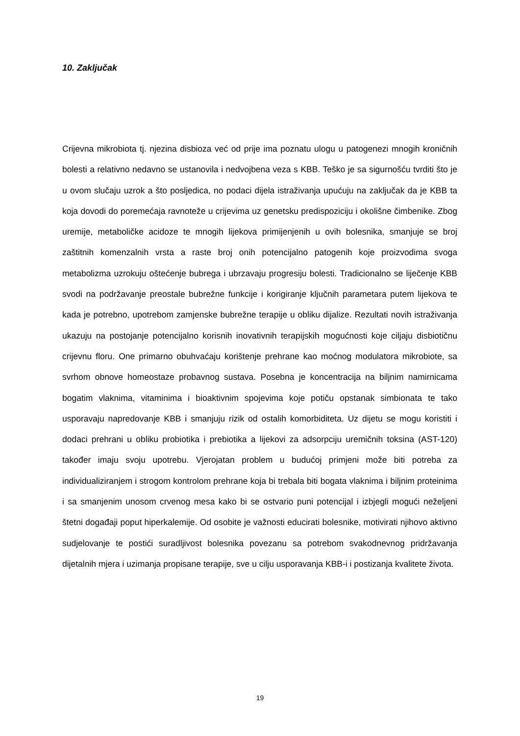10. Zaključak
Crijevna mikrobiota tj. njezina disbioza već od prije ima poznatu ulogu u patogenezi mnogih kroničnih bolesti a relativno nedavno se ustanovila i nedvojbena veza s KBB. Teško je sa sigurnošću tvrditi što je u ovom slučaju uzrok a što posljedica, no podaci dijela istraživanja upućuju na zaključak da je KBB ta koja dovodi do poremećaja ravnoteže u crijevima uz genetsku predispoziciju i okolišne čimbenike. Zbog uremije, metaboličke acidoze te mnogih lijekova primijenjenih u ovih bolesnika, smanjuje se broj zaštitnih komenzalnih vrsta a raste broj onih potencijalno patogenih koje proizvodima svoga metabolizma uzrokuju oštećenje bubrega i ubrzavaju progresiju bolesti. Tradicionalno se liječenje KBB svodi na podržavanje preostale bubrežne funkcije i korigiranje ključnih parametara putem lijekova te kada je potrebno, upotrebom zamjenske bubrežne terapije u obliku dijalize. Rezultati novih istraživanja ukazuju na postojanje potencijalno korisnih inovativnih terapijskih mogućnosti koje ciljaju disbiotičnu crijevnu floru. One primarno obuhvaćaju korištenje prehrane kao moćnog modulatora mikrobiote, sa svrhom obnove homeostaze probavnog sustava. Posebna je koncentracija na biljnim namirnicama bogatim vlaknima, vitaminima i bioaktivnim spojevima koje potiču opstanak simbionata te tako usporavaju napredovanje KBB i smanjuju rizik od ostalih komorbiditeta. Uz dijetu se mogu koristiti i dodaci prehrani u obliku probiotika i prebiotika a lijekovi za adsorpciju uremičnih toksina (AST-120) također imaju svoju upotrebu. Vjerojatan problem u budućoj primjeni može biti potreba za individualiziranjem i strogom kontrolom prehrane koja bi trebala biti bogata vlaknima i biljnim proteinima i sa smanjenim unosom crvenog mesa kako bi se ostvario puni potencijal i izbjegli mogući neželjeni štetni događaji poput hiperkalemije. Od osobite je važnosti educirati bolesnike, motivirati njihovo aktivno sudjelovanje te postići suradljivost bolesnika povezanu sa potrebom svakodnevnog pridržavanja dijetalnih mjera i uzimanja propisane terapije, sve u cilju usporavanja KBB-i i postizanja kvalitete života.
19